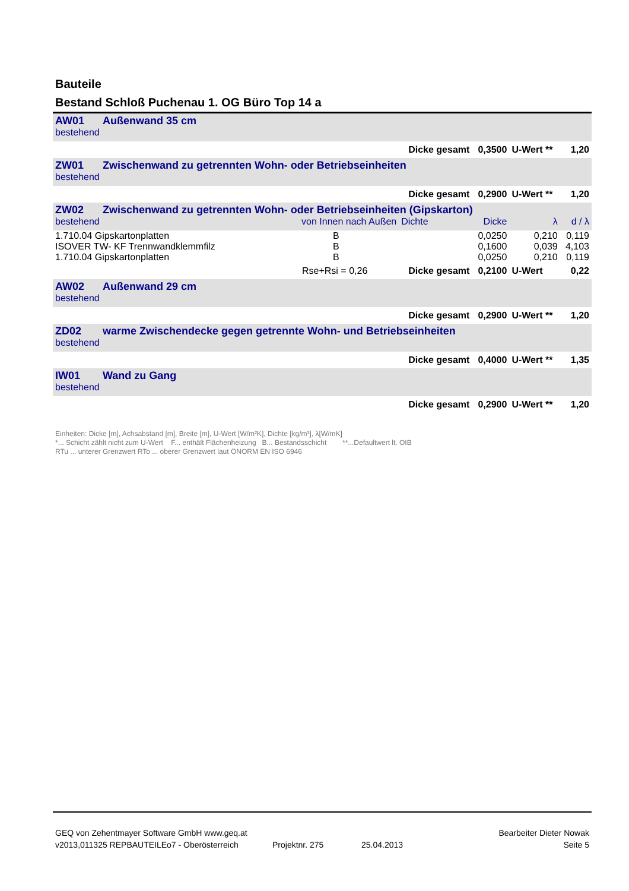Bauteile
Bestand Schloß Puchenau 1. OG Büro Top 14 a
| AW01 | Außenwand 35 cm | | | | | |
| bestehend | | | | | | |
| | | | Dicke gesamt | 0,3500 | U-Wert ** | 1,20 |
| ZW01 | Zwischenwand zu getrennten Wohn- oder Betriebseinheiten | | | | | |
| bestehend | | | | | | |
| | | | Dicke gesamt | 0,2900 | U-Wert ** | 1,20 |
| ZW02 | Zwischenwand zu getrennten Wohn- oder Betriebseinheiten (Gipskarton) | | | | | |
| bestehend | | von Innen nach Außen | Dichte | Dicke | λ | d / λ |
| 1.710.04 Gipskartonplatten | | B | | 0,0250 | 0,210 | 0,119 |
| ISOVER TW- KF Trennwandklemmfilz | | B | | 0,1600 | 0,039 | 4,103 |
| 1.710.04 Gipskartonplatten | | B | | 0,0250 | 0,210 | 0,119 |
| Rse+Rsi = 0,26 | | | Dicke gesamt | 0,2100 | U-Wert | 0,22 |
| AW02 | Außenwand 29 cm | | | | | |
| bestehend | | | | | | |
| | | | Dicke gesamt | 0,2900 | U-Wert ** | 1,20 |
| ZD02 | warme Zwischendecke gegen getrennte Wohn- und Betriebseinheiten | | | | | |
| bestehend | | | | | | |
| | | | Dicke gesamt | 0,4000 | U-Wert ** | 1,35 |
| IW01 | Wand zu Gang | | | | | |
| bestehend | | | | | | |
| | | | Dicke gesamt | 0,2900 | U-Wert ** | 1,20 |
Einheiten: Dicke [m], Achsabstand [m], Breite [m], U-Wert [W/m²K], Dichte [kg/m³], λ[W/mK]
*... Schicht zählt nicht zum U-Wert F... enthält Flächenheizung B... Bestandsschicht **...Defaultwert lt. OIB
RTu ... unterer Grenzwert RTo ... oberer Grenzwert laut ÖNORM EN ISO 6946
GEQ von Zehentmayer Software GmbH www.geq.at Bearbeiter Dieter Nowak
v2013,011325 REPBAUTEILEo7 - Oberösterreich Projektnr. 275 25.04.2013 Seite 5